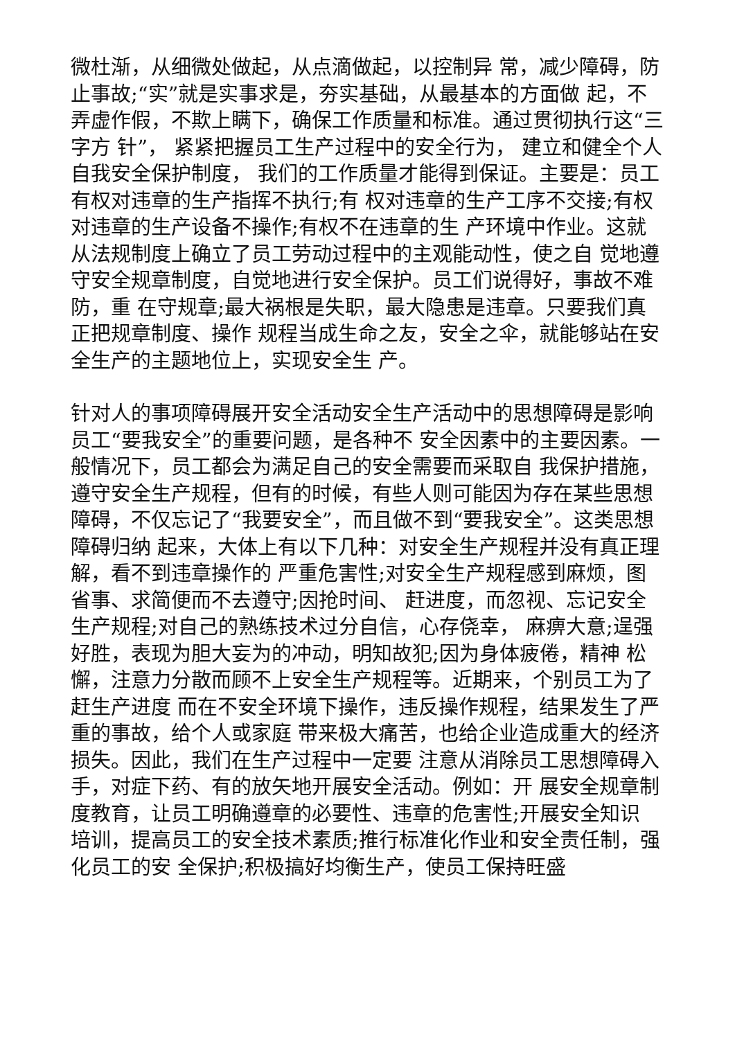微杜渐，从细微处做起，从点滴做起，以控制异 常，减少障碍，防止事故;“实”就是实事求是，夯实基础，从最基本的方面做 起，不弄虚作假，不欺上瞒下，确保工作质量和标准。通过贯彻执行这“三字方 针”， 紧紧把握员工生产过程中的安全行为， 建立和健全个人自我安全保护制度， 我们的工作质量才能得到保证。主要是：员工有权对违章的生产指挥不执行;有 权对违章的生产工序不交接;有权对违章的生产设备不操作;有权不在违章的生 产环境中作业。这就从法规制度上确立了员工劳动过程中的主观能动性，使之自 觉地遵守安全规章制度，自觉地进行安全保护。员工们说得好，事故不难防，重 在守规章;最大祸根是失职，最大隐患是违章。只要我们真正把规章制度、操作 规程当成生命之友，安全之伞，就能够站在安全生产的主题地位上，实现安全生 产。
针对人的事项障碍展开安全活动安全生产活动中的思想障碍是影响员工“要我安全”的重要问题，是各种不 安全因素中的主要因素。一般情况下，员工都会为满足自己的安全需要而采取自 我保护措施，遵守安全生产规程，但有的时候，有些人则可能因为存在某些思想 障碍，不仅忘记了“我要安全”，而且做不到“要我安全”。这类思想障碍归纳 起来，大体上有以下几种：对安全生产规程并没有真正理解，看不到违章操作的 严重危害性;对安全生产规程感到麻烦，图省事、求简便而不去遵守;因抢时间、 赶进度，而忽视、忘记安全生产规程;对自己的熟练技术过分自信，心存侥幸， 麻痹大意;逞强好胜，表现为胆大妄为的冲动，明知故犯;因为身体疲倦，精神 松懈，注意力分散而顾不上安全生产规程等。近期来，个别员工为了赶生产进度 而在不安全环境下操作，违反操作规程，结果发生了严重的事故，给个人或家庭 带来极大痛苦，也给企业造成重大的经济损失。因此，我们在生产过程中一定要 注意从消除员工思想障碍入手，对症下药、有的放矢地开展安全活动。例如：开 展安全规章制度教育，让员工明确遵章的必要性、违章的危害性;开展安全知识 培训，提高员工的安全技术素质;推行标准化作业和安全责任制，强化员工的安 全保护;积极搞好均衡生产，使员工保持旺盛